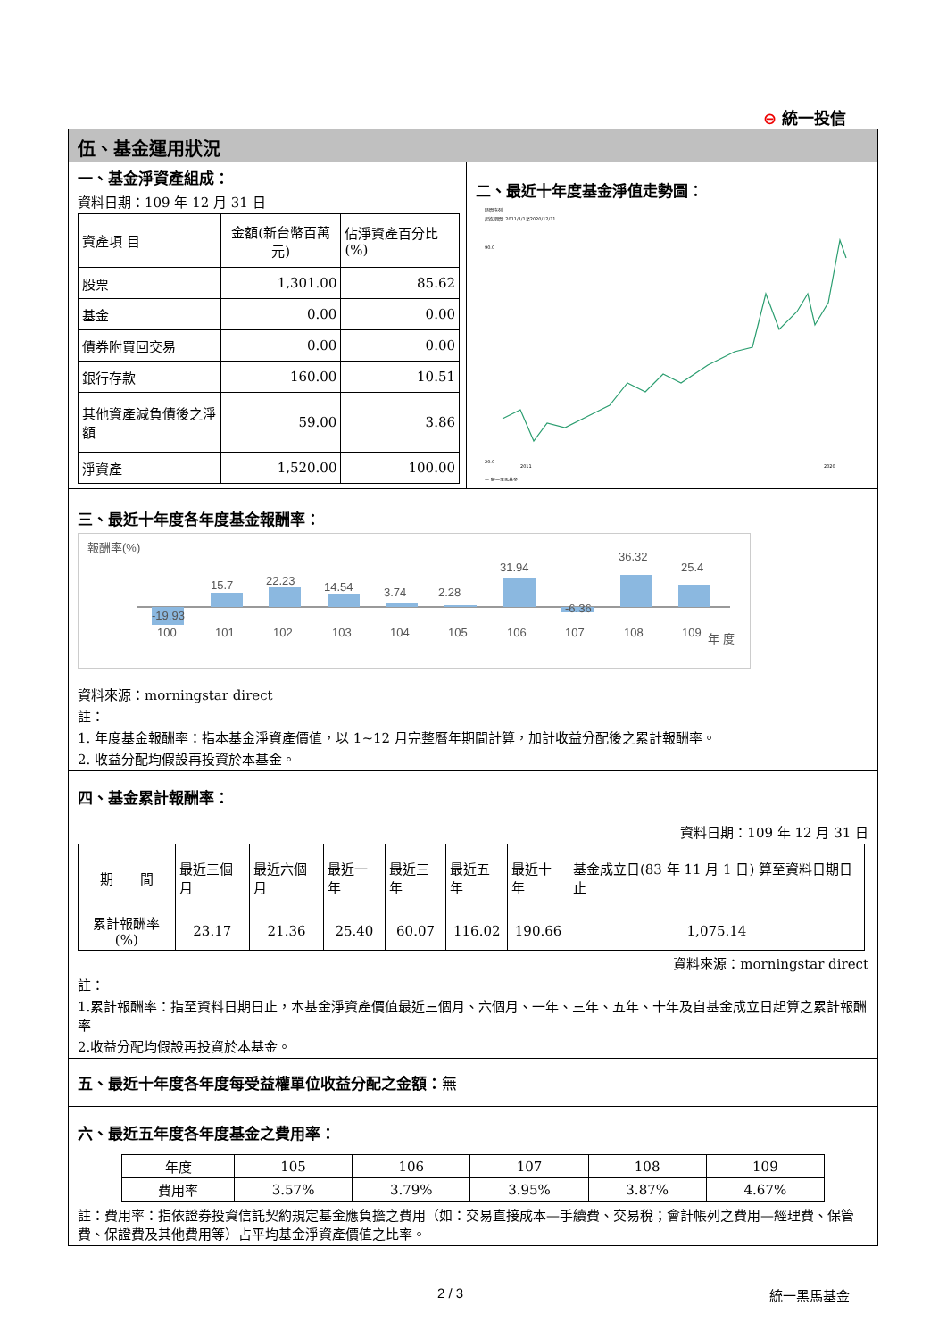⊖ 統一投信
伍、基金運用狀況
一、基金淨資產組成：
資料日期：109 年 12 月 31 日
| 資產項 目 | 金額(新台幣百萬元) | 佔淨資產百分比(%) |
| 股票 | 1,301.00 | 85.62 |
| 基金 | 0.00 | 0.00 |
| 債券附買回交易 | 0.00 | 0.00 |
| 銀行存款 | 160.00 | 10.51 |
| 其他資產減負債後之淨額 | 59.00 | 3.86 |
| 淨資產 | 1,520.00 | 100.00 |
二、最近十年度基金淨值走勢圖：
時間序列
起迄期間: 2011/1/1至2020/12/31
90.0
20.0
2011
2020
— 統一黑馬基金
三、最近十年度各年度基金報酬率：
報酬率(%)
-19.93
15.7
22.23
14.54
3.74
2.28
31.94
-6.36
36.32
25.4
100
101
102
103
104
105
106
107
108
109
年 度
資料來源：morningstar direct
註：
1. 年度基金報酬率：指本基金淨資產價值，以 1~12 月完整曆年期間計算，加計收益分配後之累計報酬率。
2. 收益分配均假設再投資於本基金。
四、基金累計報酬率：
資料日期：109 年 12 月 31 日
| 期 間 | 最近三個月 | 最近六個月 | 最近一年 | 最近三年 | 最近五年 | 最近十年 | 基金成立日(83 年 11 月 1 日) 算至資料日期日止 |
| 累計報酬率(%) | 23.17 | 21.36 | 25.40 | 60.07 | 116.02 | 190.66 | 1,075.14 |
資料來源：morningstar direct
註：
1.累計報酬率：指至資料日期日止，本基金淨資產價值最近三個月、六個月、一年、三年、五年、十年及自基金成立日起算之累計報酬率
2.收益分配均假設再投資於本基金。
五、最近十年度各年度每受益權單位收益分配之金額：無
六、最近五年度各年度基金之費用率：
| 年度 | 105 | 106 | 107 | 108 | 109 |
| 費用率 | 3.57% | 3.79% | 3.95% | 3.87% | 4.67% |
註：費用率：指依證券投資信託契約規定基金應負擔之費用（如：交易直接成本—手續費、交易稅；會計帳列之費用—經理費、保管費、保證費及其他費用等）占平均基金淨資產價值之比率。
2 / 3 統一黑馬基金